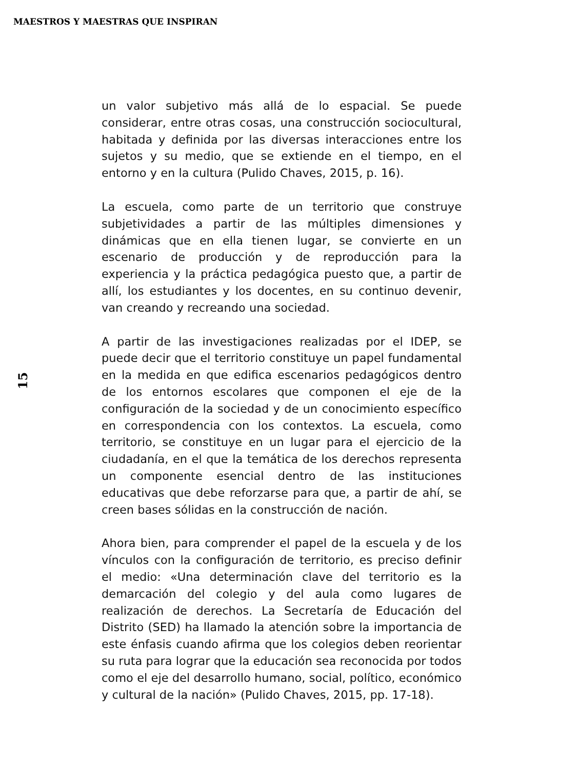MAESTROS Y MAESTRAS QUE INSPIRAN
un valor subjetivo más allá de lo espacial. Se puede considerar, entre otras cosas, una construcción sociocultural, habitada y definida por las diversas interacciones entre los sujetos y su medio, que se extiende en el tiempo, en el entorno y en la cultura (Pulido Chaves, 2015, p. 16).
La escuela, como parte de un territorio que construye subjetividades a partir de las múltiples dimensiones y dinámicas que en ella tienen lugar, se convierte en un escenario de producción y de reproducción para la experiencia y la práctica pedagógica puesto que, a partir de allí, los estudiantes y los docentes, en su continuo devenir, van creando y recreando una sociedad.
A partir de las investigaciones realizadas por el IDEP, se puede decir que el territorio constituye un papel fundamental en la medida en que edifica escenarios pedagógicos dentro de los entornos escolares que componen el eje de la configuración de la sociedad y de un conocimiento específico en correspondencia con los contextos. La escuela, como territorio, se constituye en un lugar para el ejercicio de la ciudadanía, en el que la temática de los derechos representa un componente esencial dentro de las instituciones educativas que debe reforzarse para que, a partir de ahí, se creen bases sólidas en la construcción de nación.
Ahora bien, para comprender el papel de la escuela y de los vínculos con la configuración de territorio, es preciso definir el medio: «Una determinación clave del territorio es la demarcación del colegio y del aula como lugares de realización de derechos. La Secretaría de Educación del Distrito (SED) ha llamado la atención sobre la importancia de este énfasis cuando afirma que los colegios deben reorientar su ruta para lograr que la educación sea reconocida por todos como el eje del desarrollo humano, social, político, económico y cultural de la nación» (Pulido Chaves, 2015, pp. 17-18).
15